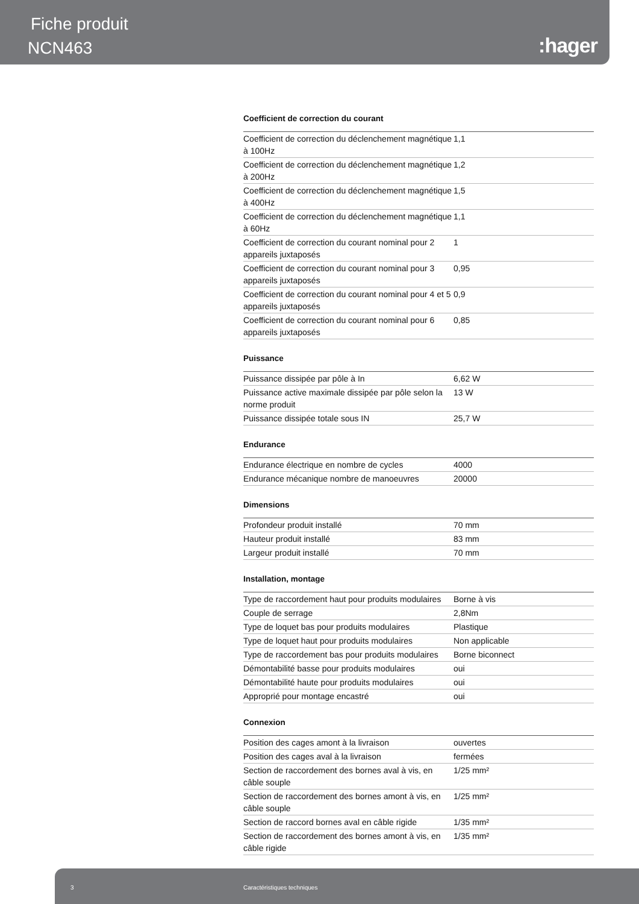Fiche produit
NCN463 :hager
Coefficient de correction du courant
| Coefficient de correction du déclenchement magnétique à 100Hz | 1,1 |
| Coefficient de correction du déclenchement magnétique à 200Hz | 1,2 |
| Coefficient de correction du déclenchement magnétique à 400Hz | 1,5 |
| Coefficient de correction du déclenchement magnétique à 60Hz | 1,1 |
| Coefficient de correction du courant nominal pour 2 appareils juxtaposés | 1 |
| Coefficient de correction du courant nominal pour 3 appareils juxtaposés | 0,95 |
| Coefficient de correction du courant nominal pour 4 et 5 appareils juxtaposés | 0,9 |
| Coefficient de correction du courant nominal pour 6 appareils juxtaposés | 0,85 |
Puissance
| Puissance dissipée par pôle à In | 6,62 W |
| Puissance active maximale dissipée par pôle selon la norme produit | 13 W |
| Puissance dissipée totale sous IN | 25,7 W |
Endurance
| Endurance électrique en nombre de cycles | 4000 |
| Endurance mécanique nombre de manoeuvres | 20000 |
Dimensions
| Profondeur produit installé | 70 mm |
| Hauteur produit installé | 83 mm |
| Largeur produit installé | 70 mm |
Installation, montage
| Type de raccordement haut pour produits modulaires | Borne à vis |
| Couple de serrage | 2,8Nm |
| Type de loquet bas pour produits modulaires | Plastique |
| Type de loquet haut pour produits modulaires | Non applicable |
| Type de raccordement bas pour produits modulaires | Borne biconnect |
| Démontabilité basse pour produits modulaires | oui |
| Démontabilité haute pour produits modulaires | oui |
| Approprié pour montage encastré | oui |
Connexion
| Position des cages amont à la livraison | ouvertes |
| Position des cages aval à la livraison | fermées |
| Section de raccordement des bornes aval à vis, en câble souple | 1/25 mm² |
| Section de raccordement des bornes amont à vis, en câble souple | 1/25 mm² |
| Section de raccord bornes aval en câble rigide | 1/35 mm² |
| Section de raccordement des bornes amont à vis, en câble rigide | 1/35 mm² |
3 Caractéristiques techniques